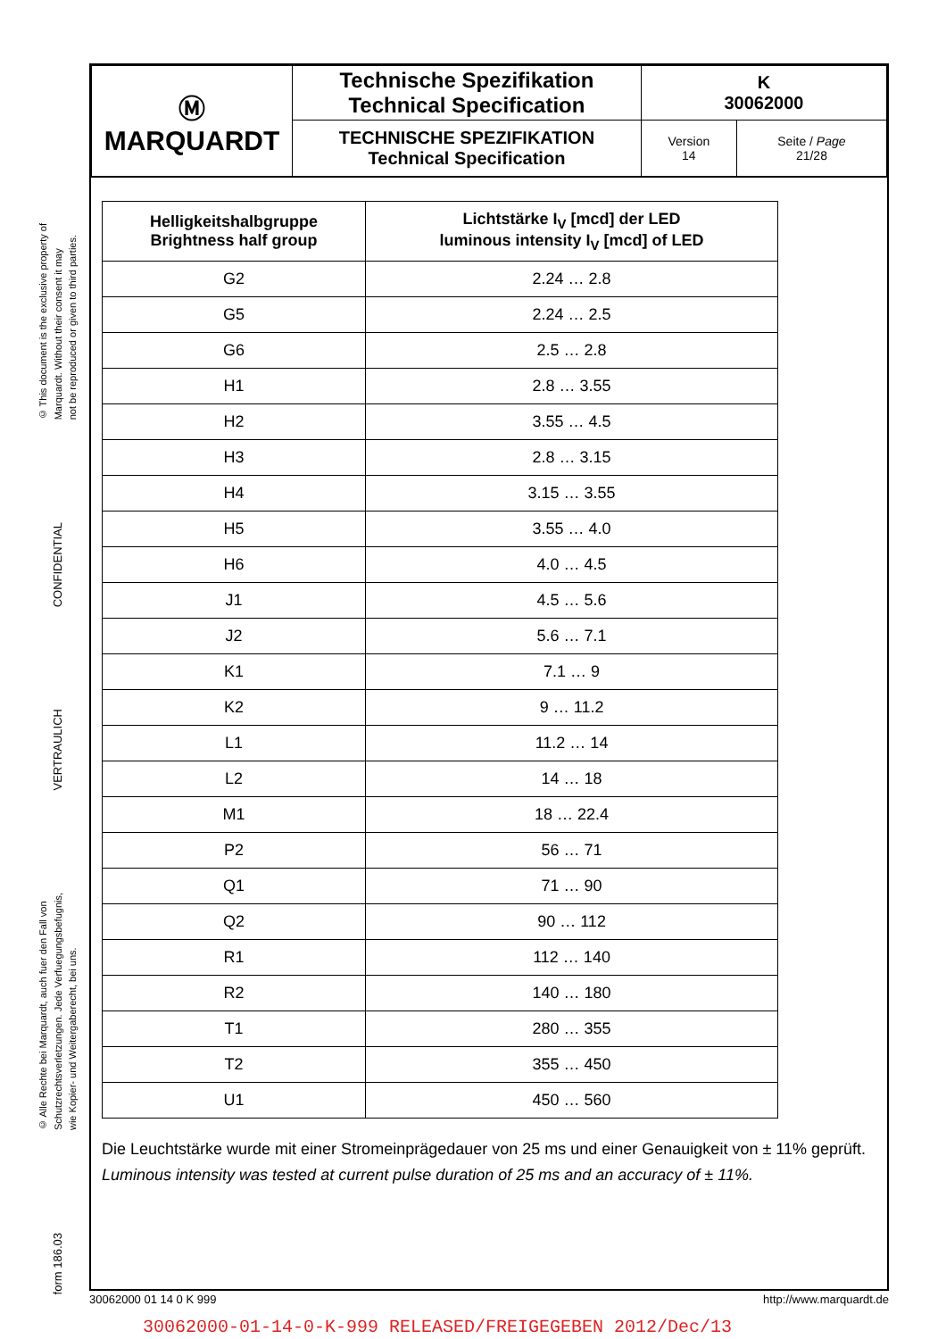© This document is the exclusive property of
Marquardt. Without their consent it may
not be reproduced or given to third parties.
CONFIDENTIAL
VERTRAULICH
© Alle Rechte bei Marquardt, auch fuer den Fall von
Schutzrechtsverletzungen. Jede Verfuegungsbefugnis,
wie Kopier- und Weitergaberecht, bei uns.
form 186.03
| Ⓜ MARQUARDT | Technische Spezifikation Technical Specification | K 30062000 | |
| | TECHNISCHE SPEZIFIKATION Technical Specification | Version 14 | Seite / Page 21/28 |
| Helligkeitshalbgruppe Brightness half group | Lichtstärke I<sub>V</sub> [mcd] der LED luminous intensity I<sub>V</sub> [mcd] of LED |
| --- | --- |
| G2 | 2.24 … 2.8 |
| G5 | 2.24 … 2.5 |
| G6 | 2.5 … 2.8 |
| H1 | 2.8 … 3.55 |
| H2 | 3.55 … 4.5 |
| H3 | 2.8 … 3.15 |
| H4 | 3.15 … 3.55 |
| H5 | 3.55 … 4.0 |
| H6 | 4.0 … 4.5 |
| J1 | 4.5 … 5.6 |
| J2 | 5.6 … 7.1 |
| K1 | 7.1 … 9 |
| K2 | 9 … 11.2 |
| L1 | 11.2 … 14 |
| L2 | 14 … 18 |
| M1 | 18 … 22.4 |
| P2 | 56 … 71 |
| Q1 | 71 … 90 |
| Q2 | 90 … 112 |
| R1 | 112 … 140 |
| R2 | 140 … 180 |
| T1 | 280 … 355 |
| T2 | 355 … 450 |
| U1 | 450 … 560 |
Die Leuchtstärke wurde mit einer Stromeinprägedauer von 25 ms und einer Genauigkeit von ± 11% geprüft.
Luminous intensity was tested at current pulse duration of 25 ms and an accuracy of ± 11%.
30062000 01 14 0 K 999 http://www.marquardt.de
30062000-01-14-0-K-999 RELEASED/FREIGEGEBEN 2012/Dec/13